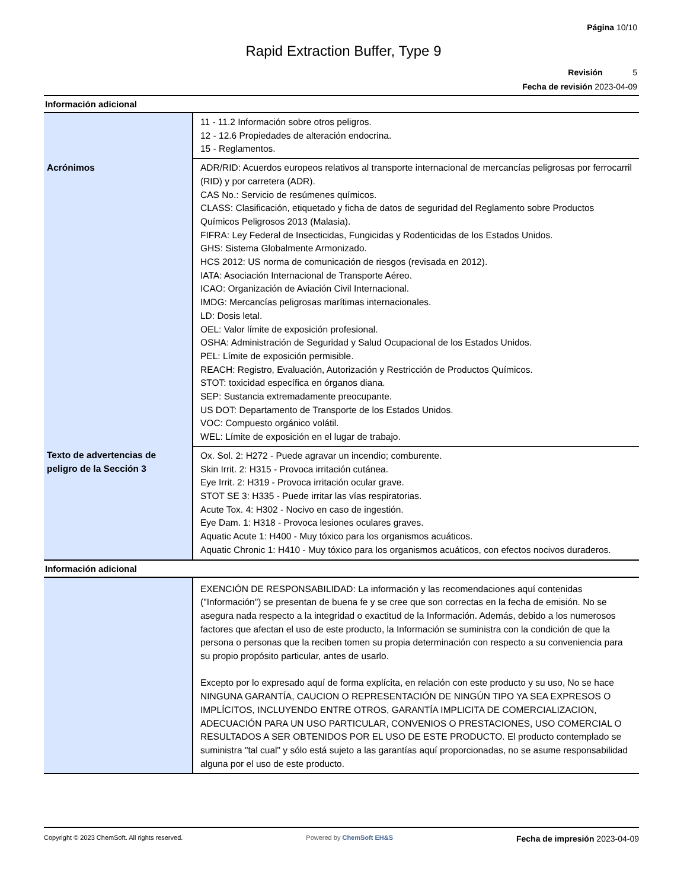Página 10/10
Rapid Extraction Buffer, Type 9
Revisión 5
Fecha de revisión 2023-04-09
Información adicional
| | 11 - 11.2 Información sobre otros peligros. 12 - 12.6 Propiedades de alteración endocrina. 15 - Reglamentos. |
| Acrónimos | ADR/RID: Acuerdos europeos relativos al transporte internacional de mercancías peligrosas por ferrocarril (RID) y por carretera (ADR). CAS No.: Servicio de resúmenes químicos. CLASS: Clasificación, etiquetado y ficha de datos de seguridad del Reglamento sobre Productos Químicos Peligrosos 2013 (Malasia). FIFRA: Ley Federal de Insecticidas, Fungicidas y Rodenticidas de los Estados Unidos. GHS: Sistema Globalmente Armonizado. HCS 2012: US norma de comunicación de riesgos (revisada en 2012). IATA: Asociación Internacional de Transporte Aéreo. ICAO: Organización de Aviación Civil Internacional. IMDG: Mercancías peligrosas marítimas internacionales. LD: Dosis letal. OEL: Valor límite de exposición profesional. OSHA: Administración de Seguridad y Salud Ocupacional de los Estados Unidos. PEL: Límite de exposición permisible. REACH: Registro, Evaluación, Autorización y Restricción de Productos Químicos. STOT: toxicidad específica en órganos diana. SEP: Sustancia extremadamente preocupante. US DOT: Departamento de Transporte de los Estados Unidos. VOC: Compuesto orgánico volátil. WEL: Límite de exposición en el lugar de trabajo. |
| Texto de advertencias de peligro de la Sección 3 | Ox. Sol. 2: H272 - Puede agravar un incendio; comburente. Skin Irrit. 2: H315 - Provoca irritación cutánea. Eye Irrit. 2: H319 - Provoca irritación ocular grave. STOT SE 3: H335 - Puede irritar las vías respiratorias. Acute Tox. 4: H302 - Nocivo en caso de ingestión. Eye Dam. 1: H318 - Provoca lesiones oculares graves. Aquatic Acute 1: H400 - Muy tóxico para los organismos acuáticos. Aquatic Chronic 1: H410 - Muy tóxico para los organismos acuáticos, con efectos nocivos duraderos. |
Información adicional
| | EXENCIÓN DE RESPONSABILIDAD: La información y las recomendaciones aquí contenidas ("Información") se presentan de buena fe y se cree que son correctas en la fecha de emisión. No se asegura nada respecto a la integridad o exactitud de la Información. Además, debido a los numerosos factores que afectan el uso de este producto, la Información se suministra con la condición de que la persona o personas que la reciben tomen su propia determinación con respecto a su conveniencia para su propio propósito particular, antes de usarlo. Excepto por lo expresado aquí de forma explícita, en relación con este producto y su uso, No se hace NINGUNA GARANTÍA, CAUCION O REPRESENTACIÓN DE NINGÚN TIPO YA SEA EXPRESOS O IMPLÍCITOS, INCLUYENDO ENTRE OTROS, GARANTÍA IMPLICITA DE COMERCIALIZACION, ADECUACIÓN PARA UN USO PARTICULAR, CONVENIOS O PRESTACIONES, USO COMERCIAL O RESULTADOS A SER OBTENIDOS POR EL USO DE ESTE PRODUCTO. El producto contemplado se suministra "tal cual" y sólo está sujeto a las garantías aquí proporcionadas, no se asume responsabilidad alguna por el uso de este producto. |
Copyright © 2023 ChemSoft. All rights reserved.
Powered by ChemSoft EH&S
Fecha de impresión 2023-04-09